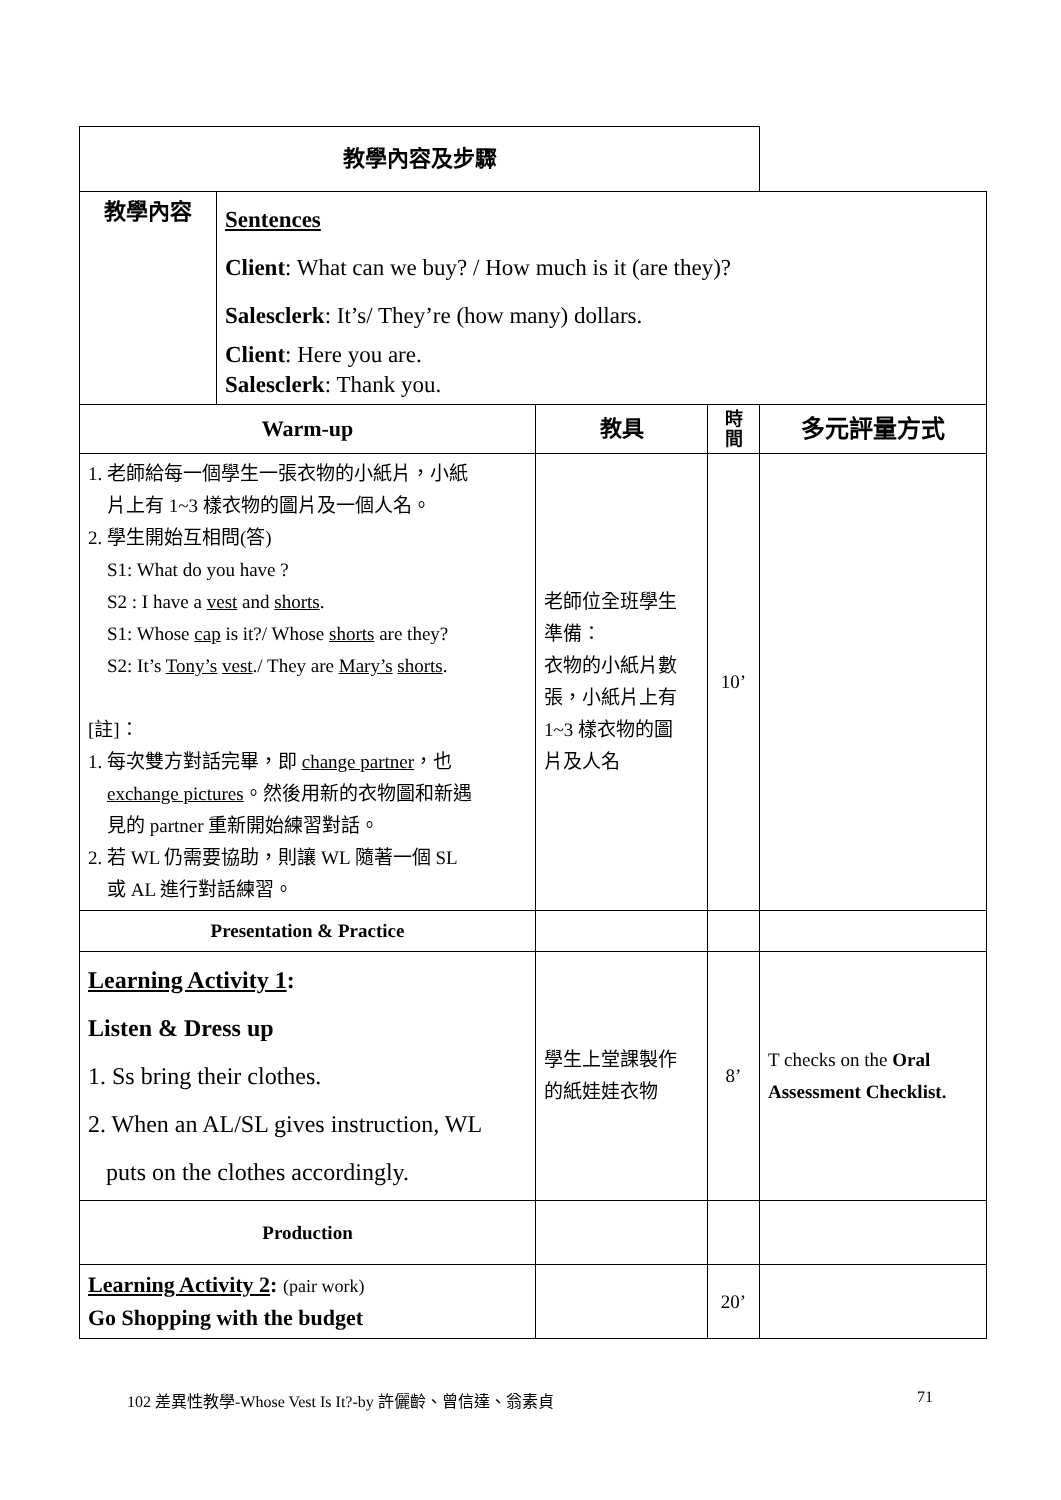| 教學內容及步驟 | | | | |
| --- | --- | --- | --- | --- |
| 教學內容 | Sentences Client : What can we buy? / How much is it (are they)? Salesclerk : It’s/ They’re (how many) dollars. Client : Here you are. Salesclerk : Thank you. | | | |
| Warm-up | | 教具 | 時 間 | 多元評量方式 |
| 1. 老師給每一個學生一張衣物的小紙片，小紙 片上有 1~3 樣衣物的圖片及一個人名。 2. 學生開始互相問(答) S1: What do you have ? S2 : I have a vest and shorts . S1: Whose cap is it?/ Whose shorts are they? S2: It’s Tony’s vest ./ They are Mary’s shorts . [註]： 1. 每次雙方對話完畢，即 change partner ，也 exchange pictures 。然後用新的衣物圖和新遇 見的 partner 重新開始練習對話。 2. 若 WL 仍需要協助，則讓 WL 隨著一個 SL 或 AL 進行對話練習。 | | 老師位全班學生 準備： 衣物的小紙片數 張，小紙片上有 1~3 樣衣物的圖 片及人名 | 10’ | |
| Presentation & Practice | | | | |
| Learning Activity 1 : Listen & Dress up 1. Ss bring their clothes. 2. When an AL/SL gives instruction, WL puts on the clothes accordingly. | | 學生上堂課製作 的紙娃娃衣物 | 8’ | T checks on the Oral Assessment Checklist. |
| Production | | | | |
| Learning Activity 2 : (pair work) Go Shopping with the budget | | | 20’ | |
102 差異性教學-Whose Vest Is It?-by 許儷齡、曾信達、翁素貞 71